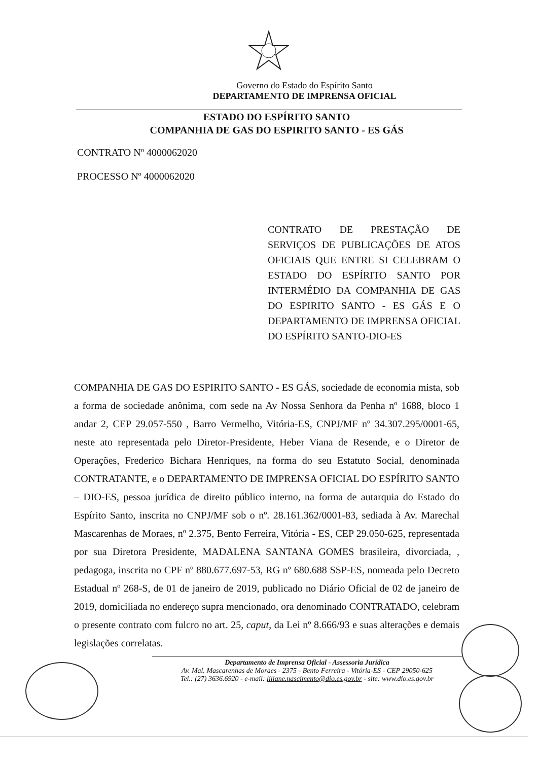Governo do Estado do Espírito Santo
DEPARTAMENTO DE IMPRENSA OFICIAL
ESTADO DO ESPÍRITO SANTO
COMPANHIA DE GAS DO ESPIRITO SANTO - ES GÁS
CONTRATO Nº 4000062020
PROCESSO Nº 4000062020
CONTRATO DE PRESTAÇÃO DE SERVIÇOS DE PUBLICAÇÕES DE ATOS OFICIAIS QUE ENTRE SI CELEBRAM O ESTADO DO ESPÍRITO SANTO POR INTERMÉDIO DA COMPANHIA DE GAS DO ESPIRITO SANTO - ES GÁS E O DEPARTAMENTO DE IMPRENSA OFICIAL DO ESPÍRITO SANTO-DIO-ES
COMPANHIA DE GAS DO ESPIRITO SANTO - ES GÁS, sociedade de economia mista, sob a forma de sociedade anônima, com sede na Av Nossa Senhora da Penha nº 1688, bloco 1 andar 2, CEP 29.057-550 , Barro Vermelho, Vitória-ES, CNPJ/MF nº 34.307.295/0001-65, neste ato representada pelo Diretor-Presidente, Heber Viana de Resende, e o Diretor de Operações, Frederico Bichara Henriques, na forma do seu Estatuto Social, denominada CONTRATANTE, e o DEPARTAMENTO DE IMPRENSA OFICIAL DO ESPÍRITO SANTO – DIO-ES, pessoa jurídica de direito público interno, na forma de autarquia do Estado do Espírito Santo, inscrita no CNPJ/MF sob o nº. 28.161.362/0001-83, sediada à Av. Marechal Mascarenhas de Moraes, nº 2.375, Bento Ferreira, Vitória - ES, CEP 29.050-625, representada por sua Diretora Presidente, MADALENA SANTANA GOMES brasileira, divorciada, , pedagoga, inscrita no CPF nº 880.677.697-53, RG nº 680.688 SSP-ES, nomeada pelo Decreto Estadual nº 268-S, de 01 de janeiro de 2019, publicado no Diário Oficial de 02 de janeiro de 2019, domiciliada no endereço supra mencionado, ora denominado CONTRATADO, celebram o presente contrato com fulcro no art. 25, caput, da Lei nº 8.666/93 e suas alterações e demais legislações correlatas.
Departamento de Imprensa Oficial - Assessoria Jurídica
Av. Mal. Mascarenhas de Moraes - 2375 - Bento Ferreira - Vitória-ES - CEP 29050-625
Tel.: (27) 3636.6920 - e-mail: liliane.nascimento@dio.es.gov.br - site: www.dio.es.gov.br